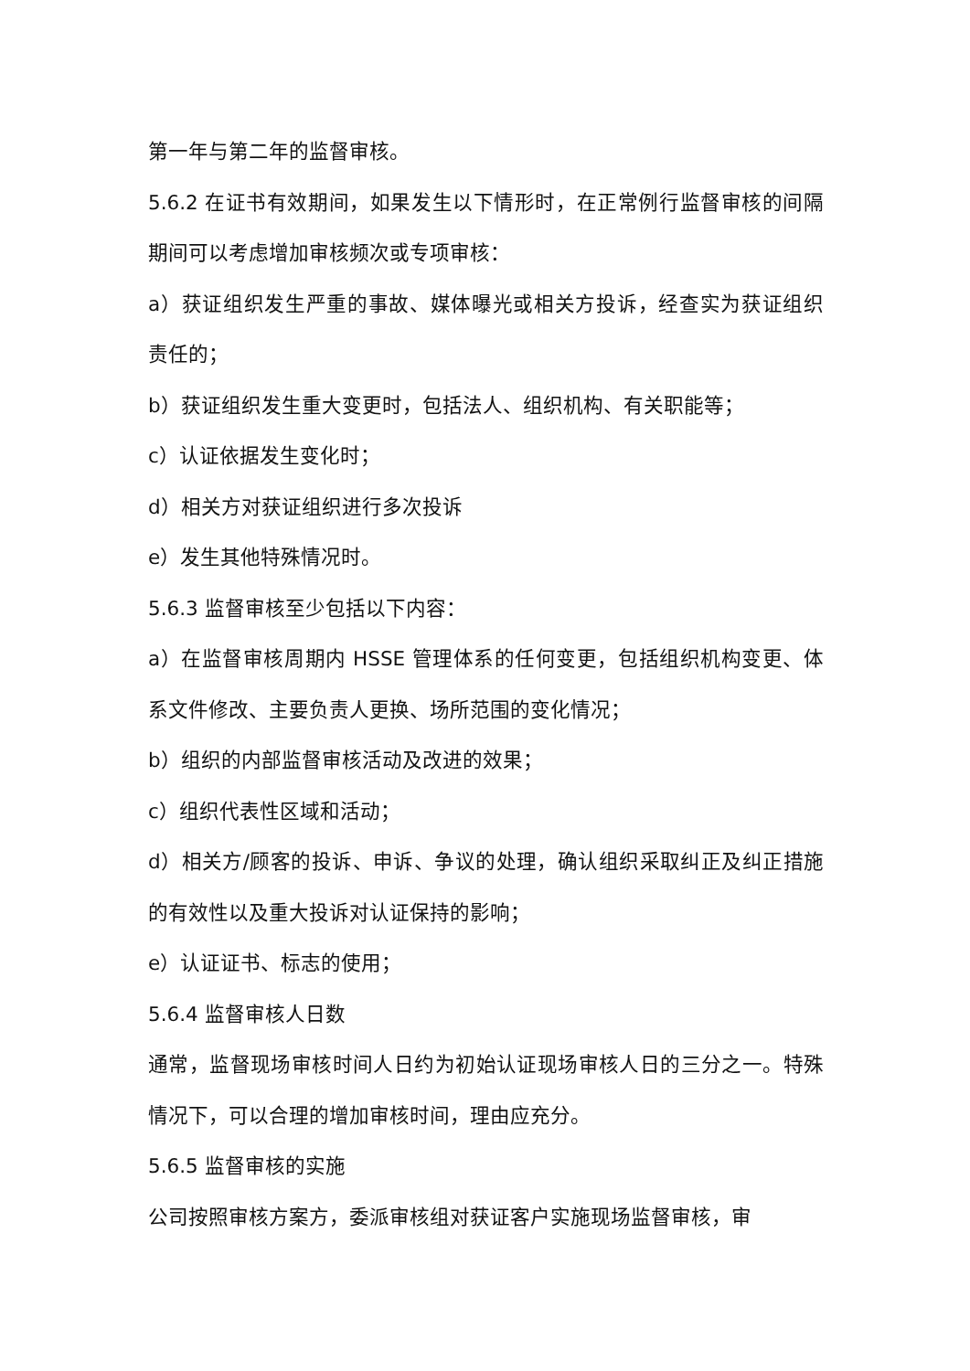第一年与第二年的监督审核。
5.6.2 在证书有效期间，如果发生以下情形时，在正常例行监督审核的间隔期间可以考虑增加审核频次或专项审核：
a）获证组织发生严重的事故、媒体曝光或相关方投诉，经查实为获证组织责任的；
b）获证组织发生重大变更时，包括法人、组织机构、有关职能等；
c）认证依据发生变化时；
d）相关方对获证组织进行多次投诉
e）发生其他特殊情况时。
5.6.3 监督审核至少包括以下内容：
a）在监督审核周期内 HSSE 管理体系的任何变更，包括组织机构变更、体系文件修改、主要负责人更换、场所范围的变化情况；
b）组织的内部监督审核活动及改进的效果；
c）组织代表性区域和活动；
d）相关方/顾客的投诉、申诉、争议的处理，确认组织采取纠正及纠正措施的有效性以及重大投诉对认证保持的影响；
e）认证证书、标志的使用；
5.6.4 监督审核人日数
通常，监督现场审核时间人日约为初始认证现场审核人日的三分之一。特殊情况下，可以合理的增加审核时间，理由应充分。
5.6.5 监督审核的实施
公司按照审核方案方，委派审核组对获证客户实施现场监督审核，审